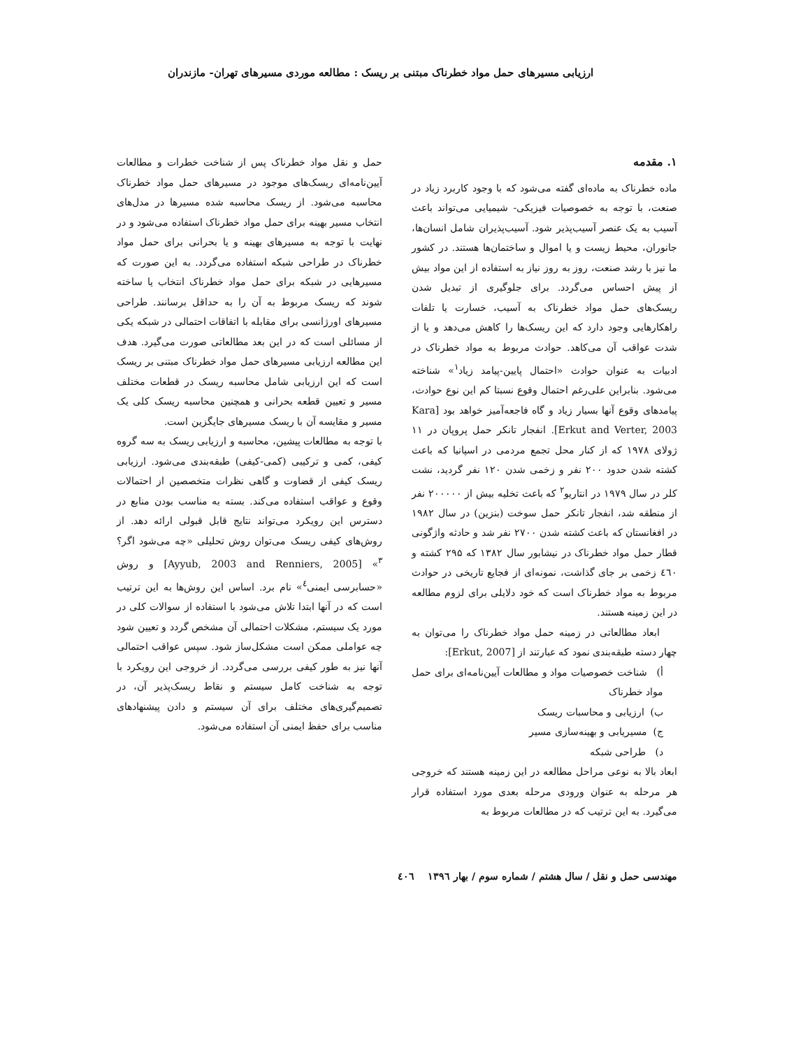ارزیابی مسیرهای حمل مواد خطرناک مبتنی بر ریسک : مطالعه موردی مسیرهای تهران- مازندران
۱. مقدمه
ماده خطرناک به ماده‌ای گفته می‌شود که با وجود کاربرد زیاد در صنعت، با توجه به خصوصیات فیزیکی- شیمیایی می‌تواند باعث آسیب به یک عنصر آسیب‌پذیر شود. آسیب‌پذیران شامل انسان‌ها، جانوران، محیط زیست و یا اموال و ساختمان‌ها هستند. در کشور ما نیز با رشد صنعت، روز به روز نیاز به استفاده از این مواد بیش از پیش احساس می‌گردد. برای جلوگیری از تبدیل شدن ریسک‌های حمل مواد خطرناک به آسیب، خسارت یا تلفات راهکارهایی وجود دارد که این ریسک‌ها را کاهش می‌دهد و یا از شدت عواقب آن می‌کاهد. حوادث مربوط به مواد خطرناک در ادبیات به عنوان حوادث «احتمال پایین-پیامد زیاد<sup>۱</sup>» شناخته می‌شود. بنابراین علی‌رغم احتمال وقوع نسبتا کم این نوع حوادث، پیامدهای وقوع آنها بسیار زیاد و گاه فاجعه‌آمیز خواهد بود [Kara Erkut and Verter, 2003]. انفجار تانکر حمل پروپان در ۱۱ ژولای ۱۹۷۸ که از کنار محل تجمع مردمی در اسپانیا که باعث کشته شدن حدود ۲۰۰ نفر و زخمی شدن ۱۲۰ نفر گردید، نشت کلر در سال ۱۹۷۹ در انتاریو<sup>۲</sup> که باعث تخلیه بیش از ۲۰۰۰۰۰ نفر از منطقه شد، انفجار تانکر حمل سوخت (بنزین) در سال ۱۹۸۲ در افغانستان که باعث کشته شدن ۲۷۰۰ نفر شد و حادثه واژگونی قطار حمل مواد خطرناک در نیشابور سال ۱۳۸۲ که ۲۹۵ کشته و ٤٦۰ زخمی بر جای گذاشت، نمونه‌ای از فجایع تاریخی در حوادث مربوط به مواد خطرناک است که خود دلایلی برای لزوم مطالعه در این زمینه هستند.
ابعاد مطالعاتی در زمینه حمل مواد خطرناک را می‌توان به چهار دسته طبقه‌بندی نمود که عبارتند از [Erkut, 2007]:
أ) شناخت خصوصیات مواد و مطالعات آیین‌نامه‌ای برای حمل مواد خطرناک
ب) ارزیابی و محاسبات ریسک
ج) مسیریابی و بهینه‌سازی مسیر
د) طراحی شبکه
ابعاد بالا به نوعی مراحل مطالعه در این زمینه هستند که خروجی هر مرحله به عنوان ورودی مرحله بعدی مورد استفاده قرار می‌گیرد. به این ترتیب که در مطالعات مربوط به
حمل و نقل مواد خطرناک پس از شناخت خطرات و مطالعات آیین‌نامه‌ای ریسک‌های موجود در مسیرهای حمل مواد خطرناک محاسبه می‌شود. از ریسک محاسبه شده مسیرها در مدل‌های انتخاب مسیر بهینه برای حمل مواد خطرناک استفاده می‌شود و در نهایت با توجه به مسیرهای بهینه و یا بحرانی برای حمل مواد خطرناک در طراحی شبکه استفاده می‌گردد. به این صورت که مسیرهایی در شبکه برای حمل مواد خطرناک انتخاب یا ساخته شوند که ریسک مربوط به آن را به حداقل برسانند. طراحی مسیرهای اورژانسی برای مقابله با اتفاقات احتمالی در شبکه یکی از مسائلی است که در این بعد مطالعاتی صورت می‌گیرد. هدف این مطالعه ارزیابی مسیرهای حمل مواد خطرناک مبتنی بر ریسک است که این ارزیابی شامل محاسبه ریسک در قطعات مختلف مسیر و تعیین قطعه بحرانی و همچنین محاسبه ریسک کلی یک مسیر و مقایسه آن با ریسک مسیرهای جایگزین است.
با توجه به مطالعات پیشین، محاسبه و ارزیابی ریسک به سه گروه کیفی، کمی و ترکیبی (کمی-کیفی) طبقه‌بندی می‌شود. ارزیابی ریسک کیفی از قضاوت و گاهی نظرات متخصصین از احتمالات وقوع و عواقب استفاده می‌کند. بسته به مناسب بودن منابع در دسترس این رویکرد می‌تواند نتایج قابل قبولی ارائه دهد. از روش‌های کیفی ریسک می‌توان روش تحلیلی «چه می‌شود اگر؟<sup>۳</sup>» [Ayyub, 2003 and Renniers, 2005] و روش «حسابرسی ایمنی<sup>٤</sup>» نام برد. اساس این روش‌ها به این ترتیب است که در آنها ابتدا تلاش می‌شود با استفاده از سوالات کلی در مورد یک سیستم، مشکلات احتمالی آن مشخص گردد و تعیین شود چه عواملی ممکن است مشکل‌ساز شود. سپس عواقب احتمالی آنها نیز به طور کیفی بررسی می‌گردد. از خروجی این رویکرد با توجه به شناخت کامل سیستم و نقاط ریسک‌پذیر آن، در تصمیم‌گیری‌های مختلف برای آن سیستم و دادن پیشنهادهای مناسب برای حفظ ایمنی آن استفاده می‌شود.
مهندسی حمل و نقل / سال هشتم / شماره سوم / بهار ۱۳۹٦ ٤۰٦